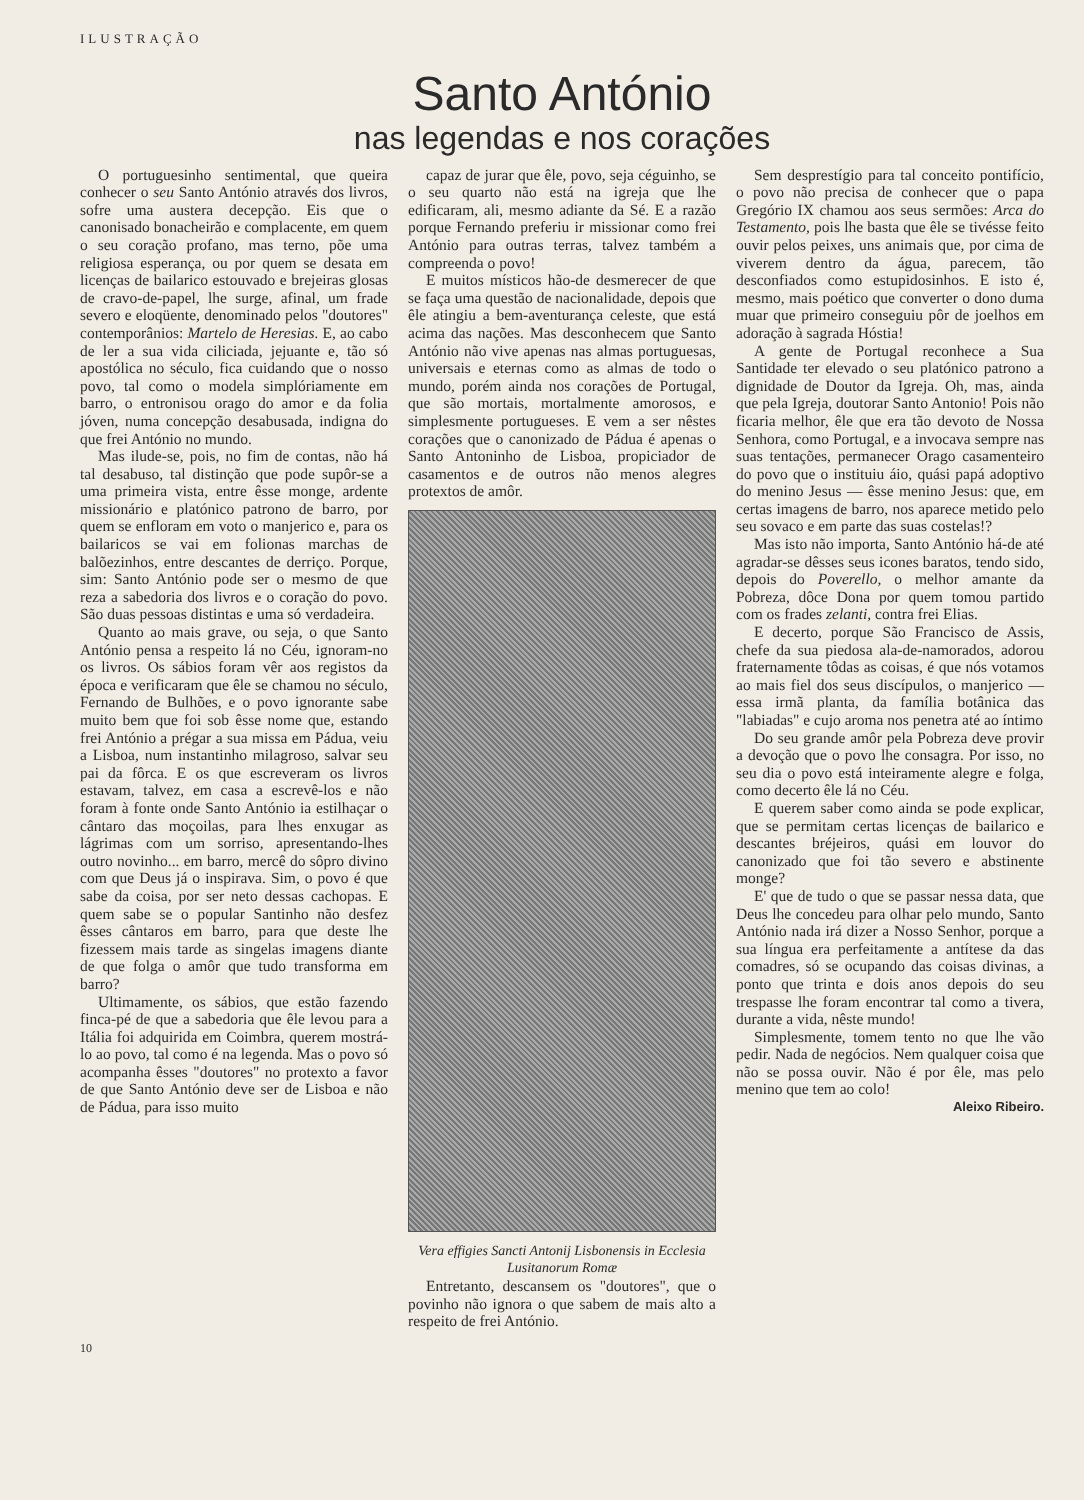ILUSTRAÇÃO
Santo António
nas legendas e nos corações
O portuguesinho sentimental, que queira conhecer o seu Santo António através dos livros, sofre uma austera decepção. Eis que o canonisado bonacheirão e complacente, em quem o seu coração profano, mas terno, põe uma religiosa esperança, ou por quem se desata em licenças de bailarico estouvado e brejeiras glosas de cravo-de-papel, lhe surge, afinal, um frade severo e eloqüente, denominado pelos "doutores" contemporânios: Martelo de Heresias. E, ao cabo de ler a sua vida ciliciada, jejuante e, tão só apostólica no século, fica cuidando que o nosso povo, tal como o modela simplóriamente em barro, o entronisou orago do amor e da folia jóven, numa concepção desabusada, indigna do que frei António no mundo.
Mas ilude-se, pois, no fim de contas, não há tal desabuso, tal distinção que pode supôr-se a uma primeira vista, entre êsse monge, ardente missionário e platónico patrono de barro, por quem se enfloram em voto o manjerico e, para os bailaricos se vai em folionas marchas de balõezinhos, entre descantes de derriço. Porque, sim: Santo António pode ser o mesmo de que reza a sabedoria dos livros e o coração do povo. São duas pessoas distintas e uma só verdadeira.
Quanto ao mais grave, ou seja, o que Santo António pensa a respeito lá no Céu, ignoram-no os livros. Os sábios foram vêr aos registos da época e verificaram que êle se chamou no século, Fernando de Bulhões, e o povo ignorante sabe muito bem que foi sob êsse nome que, estando frei António a prégar a sua missa em Pádua, veiu a Lisboa, num instantinho milagroso, salvar seu pai da fôrca. E os que escreveram os livros estavam, talvez, em casa a escrevê-los e não foram à fonte onde Santo António ia estilhaçar o cântaro das moçoilas, para lhes enxugar as lágrimas com um sorriso, apresentando-lhes outro novinho... em barro, mercê do sôpro divino com que Deus já o inspirava. Sim, o povo é que sabe da coisa, por ser neto dessas cachopas. E quem sabe se o popular Santinho não desfez êsses cântaros em barro, para que deste lhe fizessem mais tarde as singelas imagens diante de que folga o amôr que tudo transforma em barro?
Ultimamente, os sábios, que estão fazendo finca-pé de que a sabedoria que êle levou para a Itália foi adquirida em Coimbra, querem mostrá-lo ao povo, tal como é na legenda. Mas o povo só acompanha êsses "doutores" no protexto a favor de que Santo António deve ser de Lisboa e não de Pádua, para isso muito
capaz de jurar que êle, povo, seja céguinho, se o seu quarto não está na igreja que lhe edificaram, ali, mesmo adiante da Sé. E a razão porque Fernando preferiu ir missionar como frei António para outras terras, talvez também a compreenda o povo!
E muitos místicos hão-de desmerecer de que se faça uma questão de nacionalidade, depois que êle atingiu a bem-aventurança celeste, que está acima das nações. Mas desconhecem que Santo António não vive apenas nas almas portuguesas, universais e eternas como as almas de todo o mundo, porém ainda nos corações de Portugal, que são mortais, mortalmente amorosos, e simplesmente portugueses. E vem a ser nêstes corações que o canonizado de Pádua é apenas o Santo Antoninho de Lisboa, propiciador de casamentos e de outros não menos alegres protextos de amôr.
Vera effigies Sancti Antonij Lisbonensis in Ecclesia Lusitanorum Romæ
Entretanto, descansem os "doutores", que o povinho não ignora o que sabem de mais alto a respeito de frei António.
Sem desprestígio para tal conceito pontifício, o povo não precisa de conhecer que o papa Gregório IX chamou aos seus sermões: Arca do Testamento, pois lhe basta que êle se tivésse feito ouvir pelos peixes, uns animais que, por cima de viverem dentro da água, parecem, tão desconfiados como estupidosinhos. E isto é, mesmo, mais poético que converter o dono duma muar que primeiro conseguiu pôr de joelhos em adoração à sagrada Hóstia!
A gente de Portugal reconhece a Sua Santidade ter elevado o seu platónico patrono a dignidade de Doutor da Igreja. Oh, mas, ainda que pela Igreja, doutorar Santo Antonio! Pois não ficaria melhor, êle que era tão devoto de Nossa Senhora, como Portugal, e a invocava sempre nas suas tentações, permanecer Orago casamenteiro do povo que o instituiu áio, quási papá adoptivo do menino Jesus — êsse menino Jesus: que, em certas imagens de barro, nos aparece metido pelo seu sovaco e em parte das suas costelas!?
Mas isto não importa, Santo António há-de até agradar-se dêsses seus icones baratos, tendo sido, depois do Poverello, o melhor amante da Pobreza, dôce Dona por quem tomou partido com os frades zelanti, contra frei Elias.
E decerto, porque São Francisco de Assis, chefe da sua piedosa ala-de-namorados, adorou fraternamente tôdas as coisas, é que nós votamos ao mais fiel dos seus discípulos, o manjerico — essa irmã planta, da família botânica das "labiadas" e cujo aroma nos penetra até ao íntimo
Do seu grande amôr pela Pobreza deve provir a devoção que o povo lhe consagra. Por isso, no seu dia o povo está inteiramente alegre e folga, como decerto êle lá no Céu.
E querem saber como ainda se pode explicar, que se permitam certas licenças de bailarico e descantes bréjeiros, quási em louvor do canonizado que foi tão severo e abstinente monge?
E' que de tudo o que se passar nessa data, que Deus lhe concedeu para olhar pelo mundo, Santo António nada irá dizer a Nosso Senhor, porque a sua língua era perfeitamente a antítese da das comadres, só se ocupando das coisas divinas, a ponto que trinta e dois anos depois do seu trespasse lhe foram encontrar tal como a tivera, durante a vida, nêste mundo!
Simplesmente, tomem tento no que lhe vão pedir. Nada de negócios. Nem qualquer coisa que não se possa ouvir. Não é por êle, mas pelo menino que tem ao colo!
Aleixo Ribeiro.
10